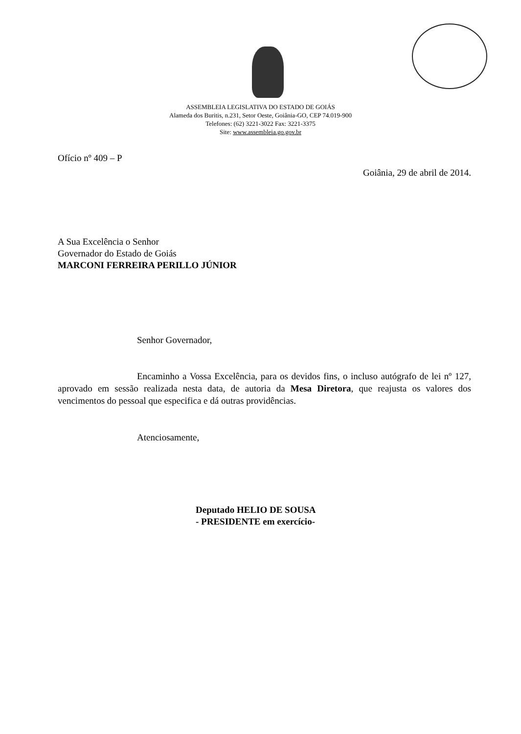ASSEMBLEIA LEGISLATIVA DO ESTADO DE GOIÁS
Alameda dos Buritis, n.231, Setor Oeste, Goiânia-GO, CEP 74.019-900
Telefones: (62) 3221-3022 Fax: 3221-3375
Site: www.assembleia.go.gov.br
Ofício nº 409 – P
Goiânia, 29 de abril de 2014.
A Sua Excelência o Senhor
Governador do Estado de Goiás
MARCONI FERREIRA PERILLO JÚNIOR
Senhor Governador,
Encaminho a Vossa Excelência, para os devidos fins, o incluso autógrafo de lei nº 127, aprovado em sessão realizada nesta data, de autoria da Mesa Diretora, que reajusta os valores dos vencimentos do pessoal que especifica e dá outras providências.
Atenciosamente,
Deputado HELIO DE SOUSA
- PRESIDENTE em exercício-